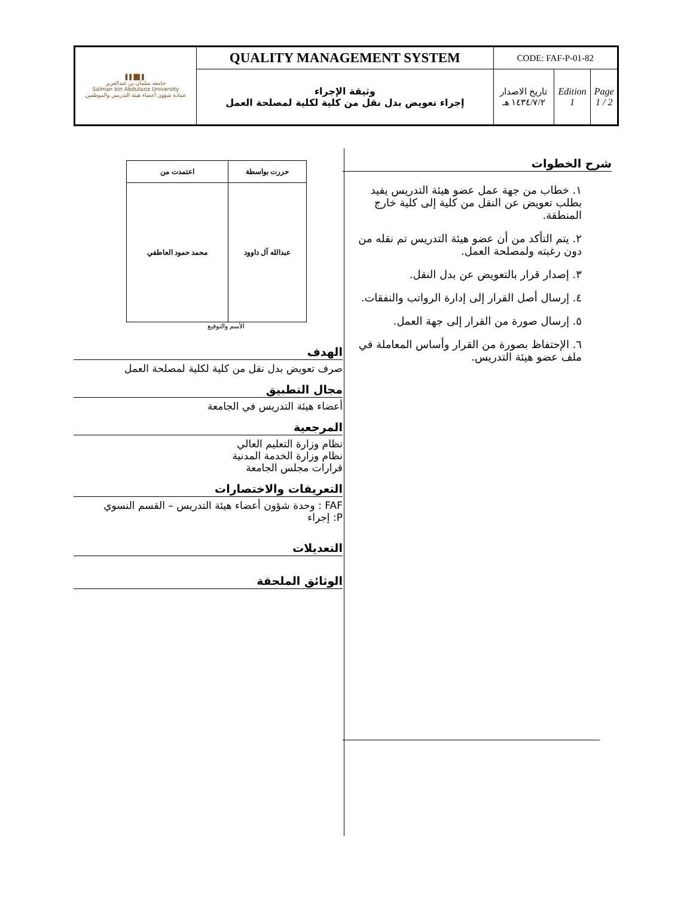| ▌▌█▌▌ جامعة سلمان بن عبدالعزيز Salman bin Abdulaziz University عمادة شؤون أعضاء هيئة التدريس والموظفين | QUALITY MANAGEMENT SYSTEM | CODE: FAF-P-01-82 | | |
| | وثيقة الإجراء إجراء تعويض بدل نقل من كلية لكلية لمصلحة العمل | تاريخ الاصدار ١٤٣٤/٧/٢ هـ | Edition 1 | Page 1 / 2 |
| حررت بواسطة | اعتمدت من |
| --- | --- |
| عبدالله آل داوود | محمد حمود العاطفي |
الأسم والتوقيع
الهدف
صرف تعويض بدل نقل من كلية لكلية لمصلحة العمل
مجال التطبيق
أعضاء هيئة التدريس في الجامعة
المرجعية
نظام وزارة التعليم العالي
نظام وزارة الخدمة المدنية
قرارات مجلس الجامعة
التعريفات والاختصارات
FAF : وحدة شؤون أعضاء هيئة التدريس – القسم النسوي
P: إجراء
التعديلات
الوثائق الملحقة
شرح الخطوات
١. خطاب من جهة عمل عضو هيئة التدريس يفيد بطلب تعويض عن النقل من كلية إلى كلية خارج المنطقة.
٢. يتم التأكد من أن عضو هيئة التدريس تم نقله من دون رغبته ولمصلحة العمل.
٣. إصدار قرار بالتعويض عن بدل النقل.
٤. إرسال أصل القرار إلى إدارة الرواتب والنفقات.
٥. إرسال صورة من القرار إلى جهة العمل.
٦. الإحتفاظ بصورة من القرار وأساس المعاملة في ملف عضو هيئة التدريس.